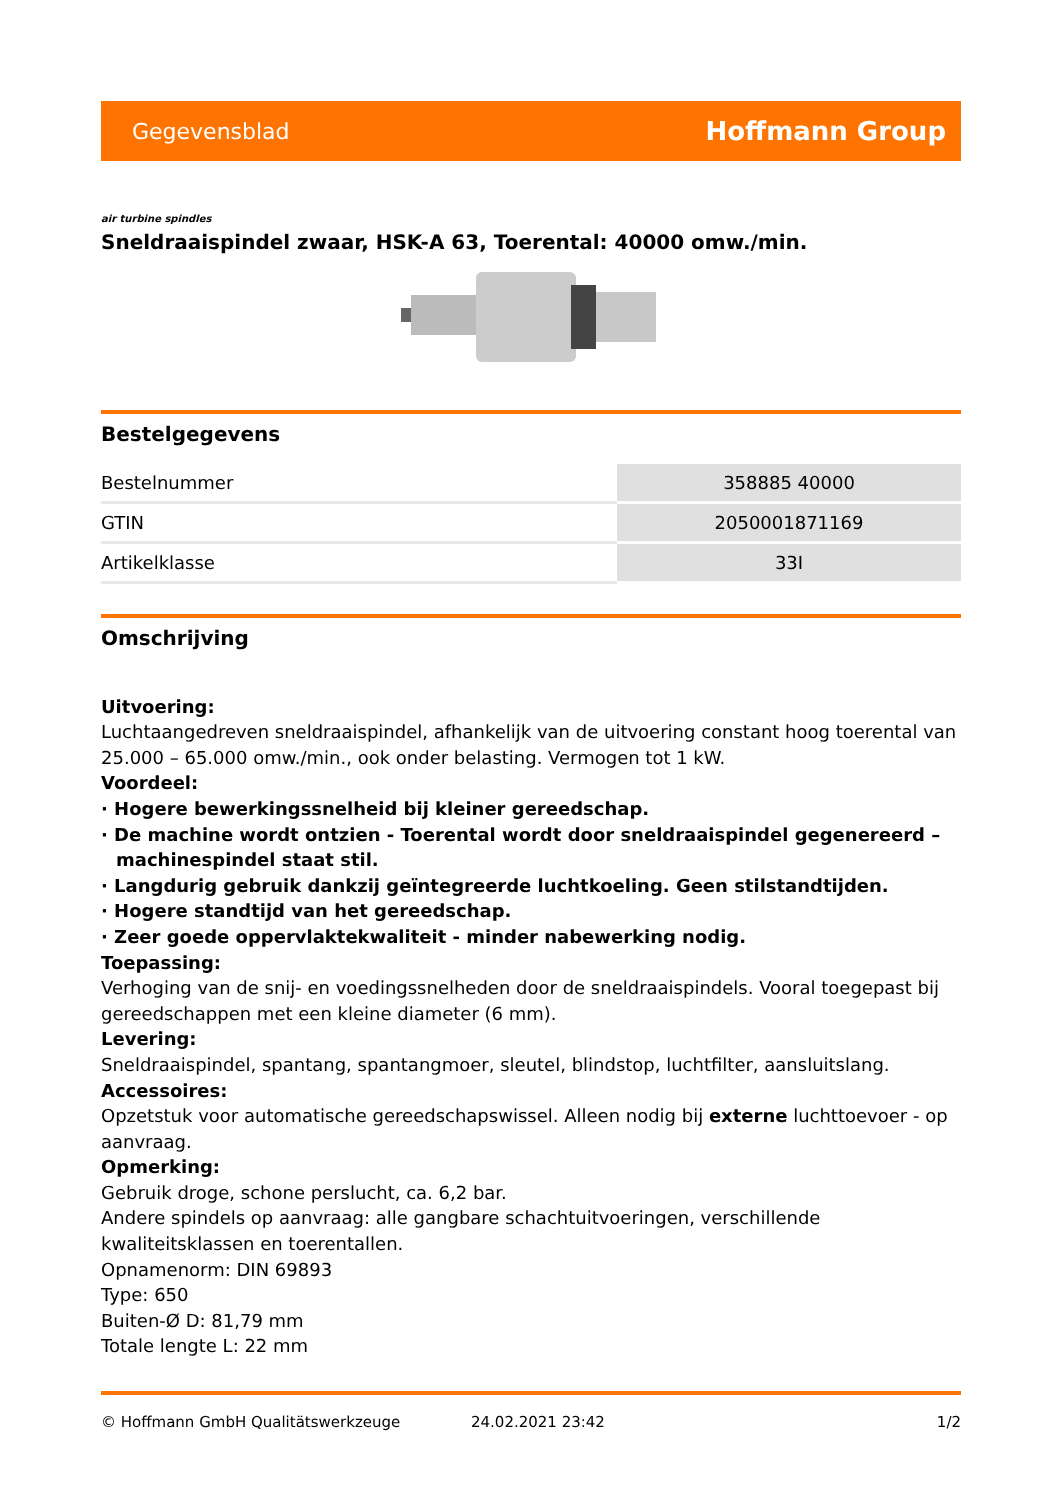Gegevensblad Hoffmann Group
air turbine spindles
Sneldraaispindel zwaar, HSK-A 63, Toerental: 40000 omw./min.
Bestelgegevens
| Bestelnummer | 358885 40000 |
| GTIN | 2050001871169 |
| Artikelklasse | 33I |
Omschrijving
Uitvoering:
Luchtaangedreven sneldraaispindel, afhankelijk van de uitvoering constant hoog toerental van 25.000 – 65.000 omw./min., ook onder belasting. Vermogen tot 1 kW.
Voordeel:
· Hogere bewerkingssnelheid bij kleiner gereedschap.
· De machine wordt ontzien - Toerental wordt door sneldraaispindel gegenereerd – machinespindel staat stil.
· Langdurig gebruik dankzij geïntegreerde luchtkoeling. Geen stilstandtijden.
· Hogere standtijd van het gereedschap.
· Zeer goede oppervlaktekwaliteit - minder nabewerking nodig.
Toepassing:
Verhoging van de snij- en voedingssnelheden door de sneldraaispindels. Vooral toegepast bij gereedschappen met een kleine diameter (6 mm).
Levering:
Sneldraaispindel, spantang, spantangmoer, sleutel, blindstop, luchtfilter, aansluitslang.
Accessoires:
Opzetstuk voor automatische gereedschapswissel. Alleen nodig bij externe luchttoevoer - op aanvraag.
Opmerking:
Gebruik droge, schone perslucht, ca. 6,2 bar.
Andere spindels op aanvraag: alle gangbare schachtuitvoeringen, verschillende kwaliteitsklassen en toerentallen.
Opnamenorm: DIN 69893
Type: 650
Buiten-Ø D: 81,79 mm
Totale lengte L: 22 mm
© Hoffmann GmbH Qualitätswerkzeuge 24.02.2021 23:42 1/2